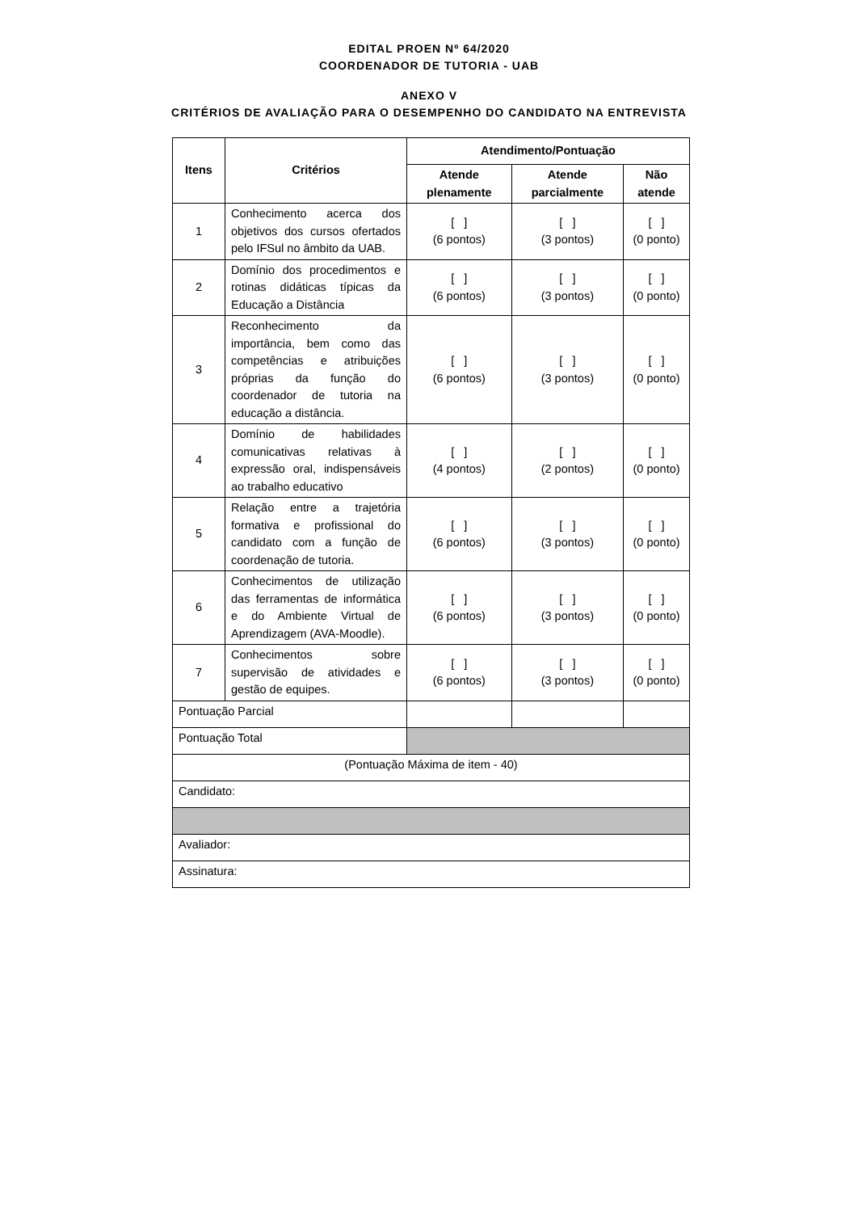EDITAL PROEN Nº 64/2020
COORDENADOR DE TUTORIA - UAB
ANEXO V
CRITÉRIOS DE AVALIAÇÃO PARA O DESEMPENHO DO CANDIDATO NA ENTREVISTA
| Itens | Critérios | Atendimento/Pontuação | | |
| --- | --- | --- | --- | --- |
| | | Atende plenamente | Atende parcialmente | Não atende |
| 1 | Conhecimento acerca dos objetivos dos cursos ofertados pelo IFSul no âmbito da UAB. | [ ] (6 pontos) | [ ] (3 pontos) | [ ] (0 ponto) |
| 2 | Domínio dos procedimentos e rotinas didáticas típicas da Educação a Distância | [ ] (6 pontos) | [ ] (3 pontos) | [ ] (0 ponto) |
| 3 | Reconhecimento da importância, bem como das competências e atribuições próprias da função do coordenador de tutoria na educação a distância. | [ ] (6 pontos) | [ ] (3 pontos) | [ ] (0 ponto) |
| 4 | Domínio de habilidades comunicativas relativas à expressão oral, indispensáveis ao trabalho educativo | [ ] (4 pontos) | [ ] (2 pontos) | [ ] (0 ponto) |
| 5 | Relação entre a trajetória formativa e profissional do candidato com a função de coordenação de tutoria. | [ ] (6 pontos) | [ ] (3 pontos) | [ ] (0 ponto) |
| 6 | Conhecimentos de utilização das ferramentas de informática e do Ambiente Virtual de Aprendizagem (AVA-Moodle). | [ ] (6 pontos) | [ ] (3 pontos) | [ ] (0 ponto) |
| 7 | Conhecimentos sobre supervisão de atividades e gestão de equipes. | [ ] (6 pontos) | [ ] (3 pontos) | [ ] (0 ponto) |
| Pontuação Parcial | | | | |
| Pontuação Total | | | | |
| (Pontuação Máxima de item - 40) | | | | |
| Candidato: | | | | |
| Avaliador: | | | | |
| Assinatura: | | | | |